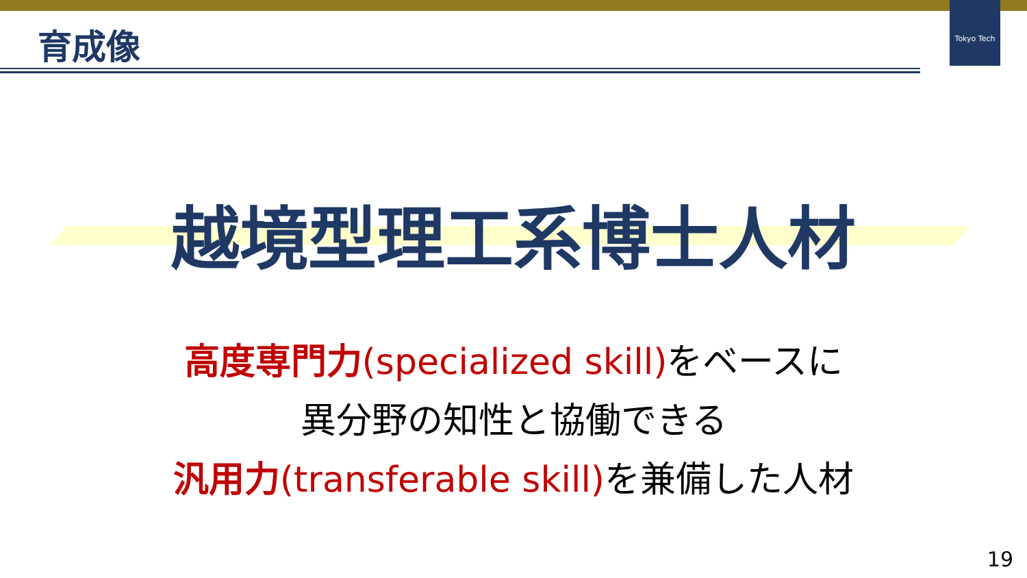Tokyo Tech
育成像
越境型理工系博士人材
高度専門力(specialized skill) をベースに
異分野の知性と協働できる
汎用力(transferable skill) を兼備した人材
19